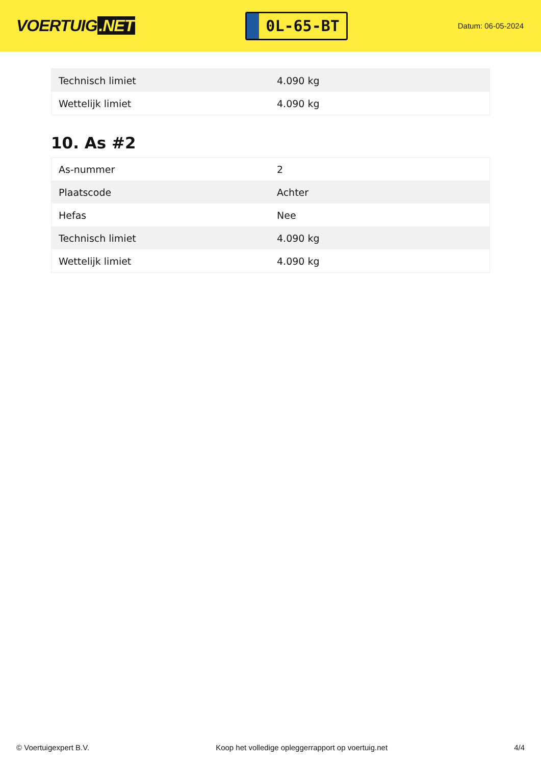VOERTUIG.NET
0L-65-BT
Datum: 06-05-2024
| Technisch limiet | 4.090 kg |
| Wettelijk limiet | 4.090 kg |
10. As #2
| As-nummer | 2 |
| Plaatscode | Achter |
| Hefas | Nee |
| Technisch limiet | 4.090 kg |
| Wettelijk limiet | 4.090 kg |
© Voertuigexpert B.V. Koop het volledige opleggerrapport op voertuig.net 4/4